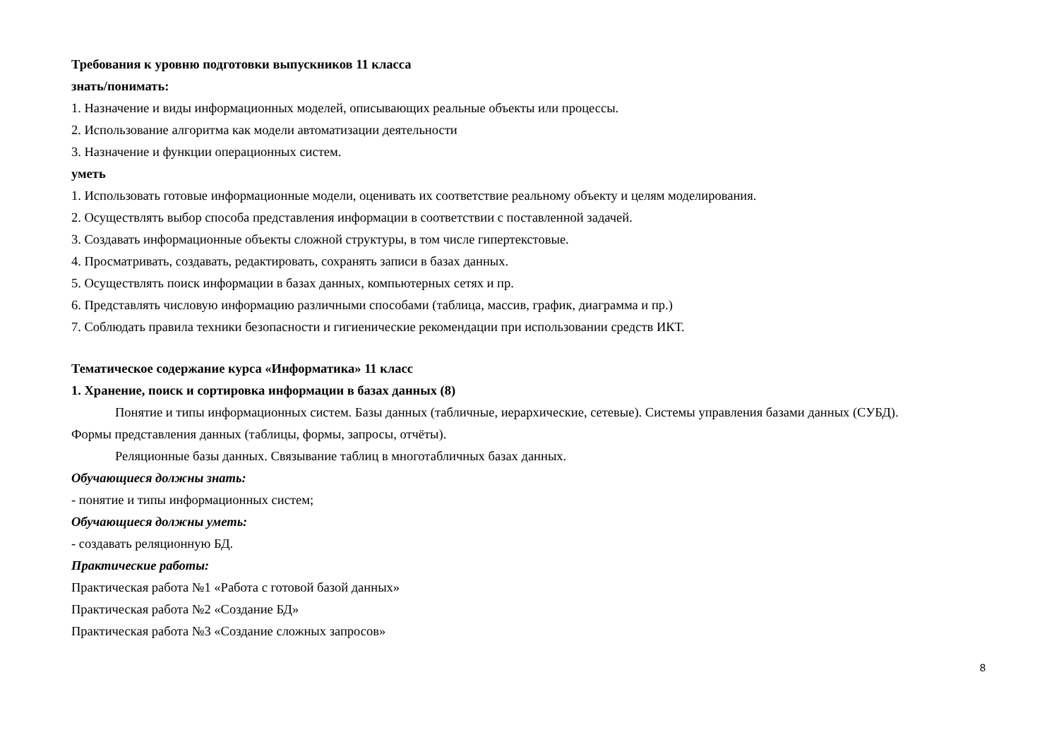Требования к уровню подготовки выпускников 11 класса
знать/понимать:
1. Назначение и виды информационных моделей, описывающих реальные объекты или процессы.
2. Использование алгоритма как модели автоматизации деятельности
3. Назначение и функции операционных систем.
уметь
1. Использовать готовые информационные модели, оценивать их соответствие реальному объекту и целям моделирования.
2. Осуществлять выбор способа представления информации в соответствии с поставленной задачей.
3. Создавать информационные объекты сложной структуры, в том числе гипертекстовые.
4. Просматривать, создавать, редактировать, сохранять записи в базах данных.
5. Осуществлять поиск информации в базах данных, компьютерных сетях и пр.
6. Представлять числовую информацию различными способами (таблица, массив, график, диаграмма и пр.)
7. Соблюдать правила техники безопасности и гигиенические рекомендации при использовании средств ИКТ.
Тематическое содержание курса «Информатика» 11 класс
1. Хранение, поиск и сортировка информации в базах данных (8)
Понятие и типы информационных систем. Базы данных (табличные, иерархические, сетевые). Системы управления базами данных (СУБД).
Формы представления данных (таблицы, формы, запросы, отчёты).
Реляционные базы данных. Связывание таблиц в многотабличных базах данных.
Обучающиеся должны знать:
- понятие и типы информационных систем;
Обучающиеся должны уметь:
- создавать реляционную БД.
Практические работы:
Практическая работа №1 «Работа с готовой базой данных»
Практическая работа №2 «Создание БД»
Практическая работа №3 «Создание сложных запросов»
8